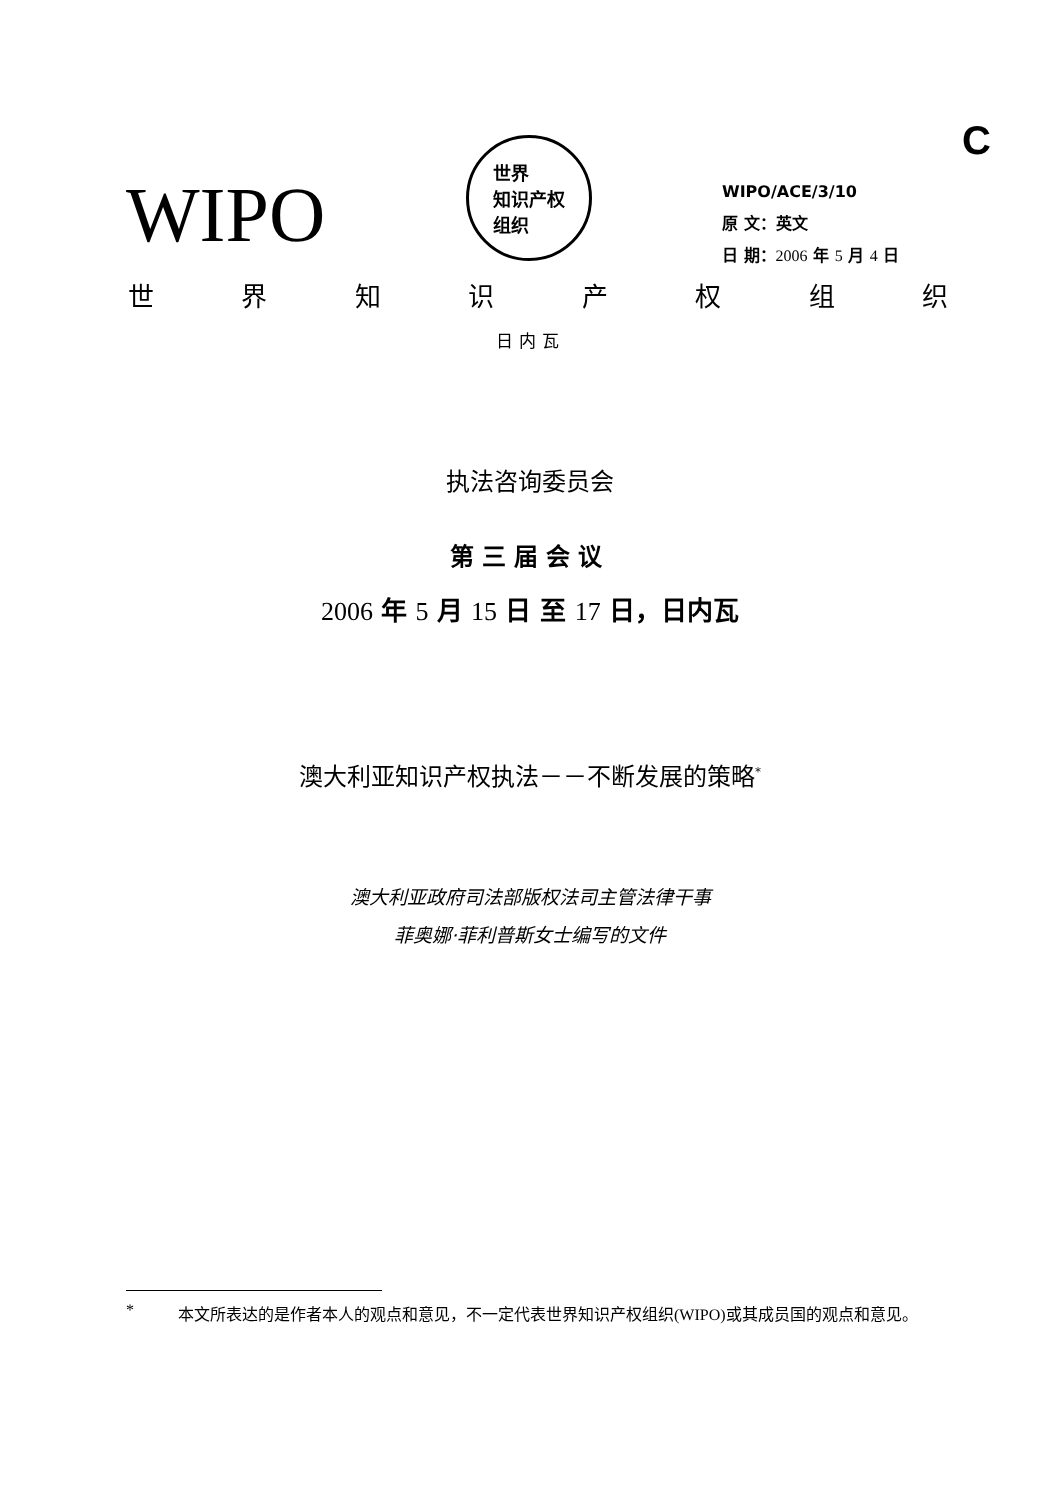C
WIPO
世界
知识产权
组织
WIPO/ACE/3/10
原 文：英文
日 期：2006 年 5 月 4 日
世界知识产权组织
日内瓦
执法咨询委员会
第三届会议
2006 年 5 月 15 日 至 17 日，日内瓦
澳大利亚知识产权执法－－不断发展的策略<sup>*</sup>
澳大利亚政府司法部版权法司主管法律干事
菲奥娜·菲利普斯女士编写的文件
* 本文所表达的是作者本人的观点和意见，不一定代表世界知识产权组织(WIPO)或其成员国的观点和意见。